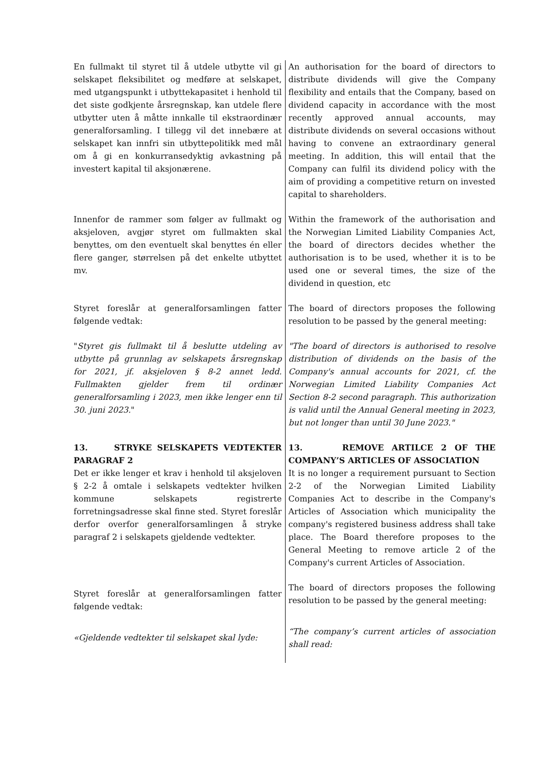| En fullmakt til styret til å utdele utbytte vil gi selskapet fleksibilitet og medføre at selskapet, med utgangspunkt i utbyttekapasitet i henhold til det siste godkjente årsregnskap, kan utdele flere utbytter uten å måtte innkalle til ekstraordinær generalforsamling. I tillegg vil det innebære at selskapet kan innfri sin utbyttepolitikk med mål om å gi en konkurransedyktig avkastning på investert kapital til aksjonærene. | An authorisation for the board of directors to distribute dividends will give the Company flexibility and entails that the Company, based on dividend capacity in accordance with the most recently approved annual accounts, may distribute dividends on several occasions without having to convene an extraordinary general meeting. In addition, this will entail that the Company can fulfil its dividend policy with the aim of providing a competitive return on invested capital to shareholders. |
| Innenfor de rammer som følger av fullmakt og aksjeloven, avgjør styret om fullmakten skal benyttes, om den eventuelt skal benyttes én eller flere ganger, størrelsen på det enkelte utbyttet mv. | Within the framework of the authorisation and the Norwegian Limited Liability Companies Act, the board of directors decides whether the authorisation is to be used, whether it is to be used one or several times, the size of the dividend in question, etc |
| Styret foreslår at generalforsamlingen fatter følgende vedtak: | The board of directors proposes the following resolution to be passed by the general meeting: |
| " Styret gis fullmakt til å beslutte utdeling av utbytte på grunnlag av selskapets årsregnskap for 2021, jf. aksjeloven § 8-2 annet ledd. Fullmakten gjelder frem til ordinær generalforsamling i 2023, men ikke lenger enn til 30. juni 2023. " | "The board of directors is authorised to resolve distribution of dividends on the basis of the Company's annual accounts for 2021, cf. the Norwegian Limited Liability Companies Act Section 8-2 second paragraph. This authorization is valid until the Annual General meeting in 2023, but not longer than until 30 June 2023." |
| 13. STRYKE SELSKAPETS VEDTEKTER PARAGRAF 2 | 13. REMOVE ARTILCE 2 OF THE COMPANY’S ARTICLES OF ASSOCIATION |
| Det er ikke lenger et krav i henhold til aksjeloven § 2-2 å omtale i selskapets vedtekter hvilken kommune selskapets registrerte forretningsadresse skal finne sted. Styret foreslår derfor overfor generalforsamlingen å stryke paragraf 2 i selskapets gjeldende vedtekter. | It is no longer a requirement pursuant to Section 2-2 of the Norwegian Limited Liability Companies Act to describe in the Company's Articles of Association which municipality the company's registered business address shall take place. The Board therefore proposes to the General Meeting to remove article 2 of the Company's current Articles of Association. |
| Styret foreslår at generalforsamlingen fatter følgende vedtak: | The board of directors proposes the following resolution to be passed by the general meeting: |
| «Gjeldende vedtekter til selskapet skal lyde: | “The company’s current articles of association shall read: |